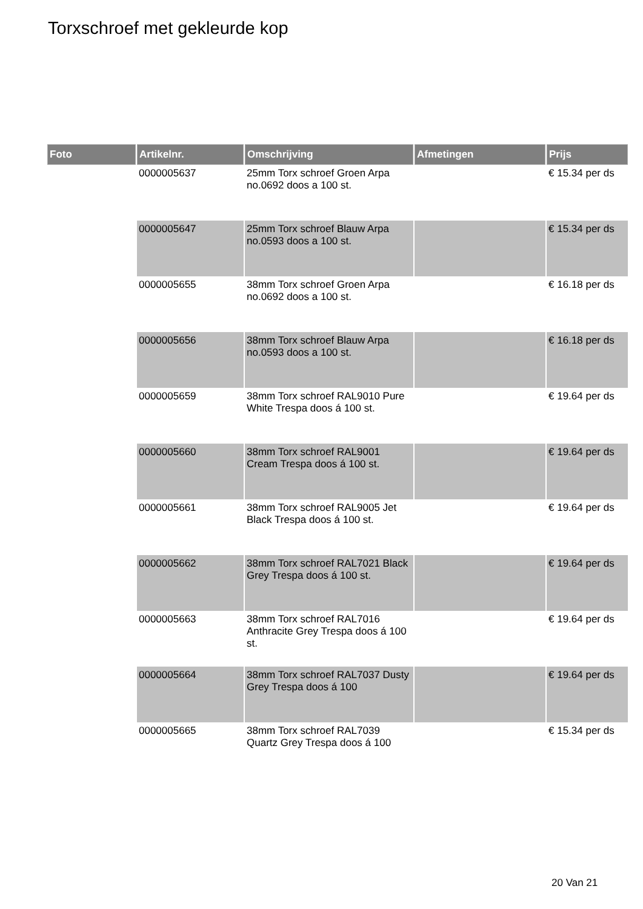Torxschroef met gekleurde kop
| Foto | Artikelnr. | Omschrijving | Afmetingen | Prijs |
| --- | --- | --- | --- | --- |
| | 0000005637 | 25mm Torx schroef Groen Arpa no.0692 doos a 100 st. | | € 15.34 per ds |
| | 0000005647 | 25mm Torx schroef Blauw Arpa no.0593 doos a 100 st. | | € 15.34 per ds |
| | 0000005655 | 38mm Torx schroef Groen Arpa no.0692 doos a 100 st. | | € 16.18 per ds |
| | 0000005656 | 38mm Torx schroef Blauw Arpa no.0593 doos a 100 st. | | € 16.18 per ds |
| | 0000005659 | 38mm Torx schroef RAL9010 Pure White Trespa doos á 100 st. | | € 19.64 per ds |
| | 0000005660 | 38mm Torx schroef RAL9001 Cream Trespa doos á 100 st. | | € 19.64 per ds |
| | 0000005661 | 38mm Torx schroef RAL9005 Jet Black Trespa doos á 100 st. | | € 19.64 per ds |
| | 0000005662 | 38mm Torx schroef RAL7021 Black Grey Trespa doos á 100 st. | | € 19.64 per ds |
| | 0000005663 | 38mm Torx schroef RAL7016 Anthracite Grey Trespa doos á 100 st. | | € 19.64 per ds |
| | 0000005664 | 38mm Torx schroef RAL7037 Dusty Grey Trespa doos á 100 | | € 19.64 per ds |
| | 0000005665 | 38mm Torx schroef RAL7039 Quartz Grey Trespa doos á 100 | | € 15.34 per ds |
20 Van 21